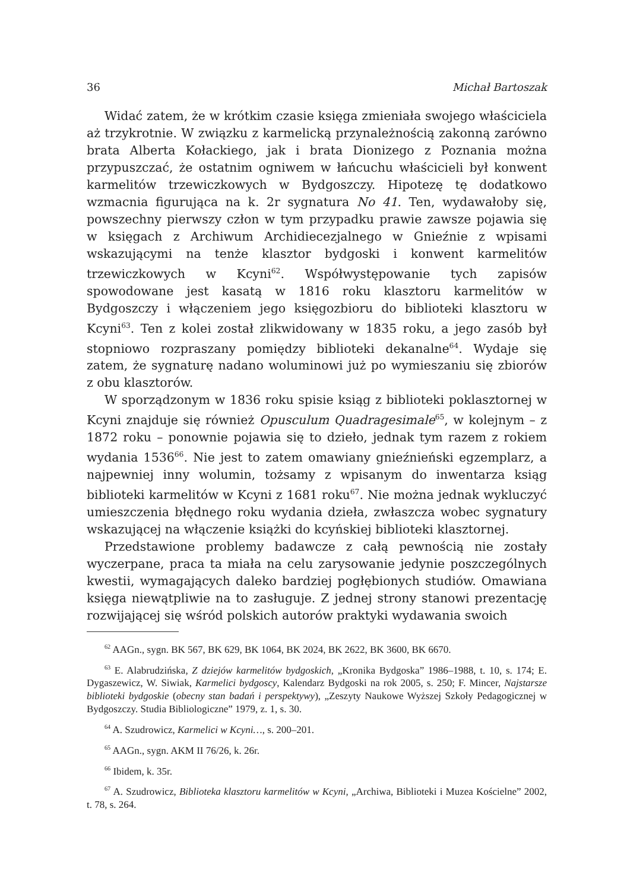36 Michał Bartoszak
Widać zatem, że w krótkim czasie księga zmieniała swojego właściciela aż trzykrotnie. W związku z karmelicką przynależnością zakonną zarówno brata Alberta Kołackiego, jak i brata Dionizego z Poznania można przypuszczać, że ostatnim ogniwem w łańcuchu właścicieli był konwent karmelitów trzewiczkowych w Bydgoszczy. Hipotezę tę dodatkowo wzmacnia figurująca na k. 2r sygnatura No 41. Ten, wydawałoby się, powszechny pierwszy człon w tym przypadku prawie zawsze pojawia się w księgach z Archiwum Archidiecezjalnego w Gnieźnie z wpisami wskazującymi na tenże klasztor bydgoski i konwent karmelitów trzewiczkowych w Kcyni<sup>62</sup>. Współwystępowanie tych zapisów spowodowane jest kasatą w 1816 roku klasztoru karmelitów w Bydgoszczy i włączeniem jego księgozbioru do biblioteki klasztoru w Kcyni<sup>63</sup>. Ten z kolei został zlikwidowany w 1835 roku, a jego zasób był stopniowo rozpraszany pomiędzy biblioteki dekanalne<sup>64</sup>. Wydaje się zatem, że sygnaturę nadano woluminowi już po wymieszaniu się zbiorów z obu klasztorów.
W sporządzonym w 1836 roku spisie ksiąg z biblioteki poklasztornej w Kcyni znajduje się również Opusculum Quadragesimale<sup>65</sup>, w kolejnym – z 1872 roku – ponownie pojawia się to dzieło, jednak tym razem z rokiem wydania 1536<sup>66</sup>. Nie jest to zatem omawiany gnieźnieński egzemplarz, a najpewniej inny wolumin, tożsamy z wpisanym do inwentarza ksiąg biblioteki karmelitów w Kcyni z 1681 roku<sup>67</sup>. Nie można jednak wykluczyć umieszczenia błędnego roku wydania dzieła, zwłaszcza wobec sygnatury wskazującej na włączenie książki do kcyńskiej biblioteki klasztornej.
Przedstawione problemy badawcze z całą pewnością nie zostały wyczerpane, praca ta miała na celu zarysowanie jedynie poszczególnych kwestii, wymagających daleko bardziej pogłębionych studiów. Omawiana księga niewątpliwie na to zasługuje. Z jednej strony stanowi prezentację rozwijającej się wśród polskich autorów praktyki wydawania swoich
<sup>62</sup> AAGn., sygn. BK 567, BK 629, BK 1064, BK 2024, BK 2622, BK 3600, BK 6670.
<sup>63</sup> E. Alabrudzińska, Z dziejów karmelitów bydgoskich, „Kronika Bydgoska” 1986–1988, t. 10, s. 174; E. Dygaszewicz, W. Siwiak, Karmelici bydgoscy, Kalendarz Bydgoski na rok 2005, s. 250; F. Mincer, Najstarsze biblioteki bydgoskie (obecny stan badań i perspektywy), „Zeszyty Naukowe Wyższej Szkoły Pedagogicznej w Bydgoszczy. Studia Bibliologiczne” 1979, z. 1, s. 30.
<sup>64</sup> A. Szudrowicz, Karmelici w Kcyni…, s. 200–201.
<sup>65</sup> AAGn., sygn. AKM II 76/26, k. 26r.
<sup>66</sup> Ibidem, k. 35r.
<sup>67</sup> A. Szudrowicz, Biblioteka klasztoru karmelitów w Kcyni, „Archiwa, Biblioteki i Muzea Kościelne” 2002, t. 78, s. 264.